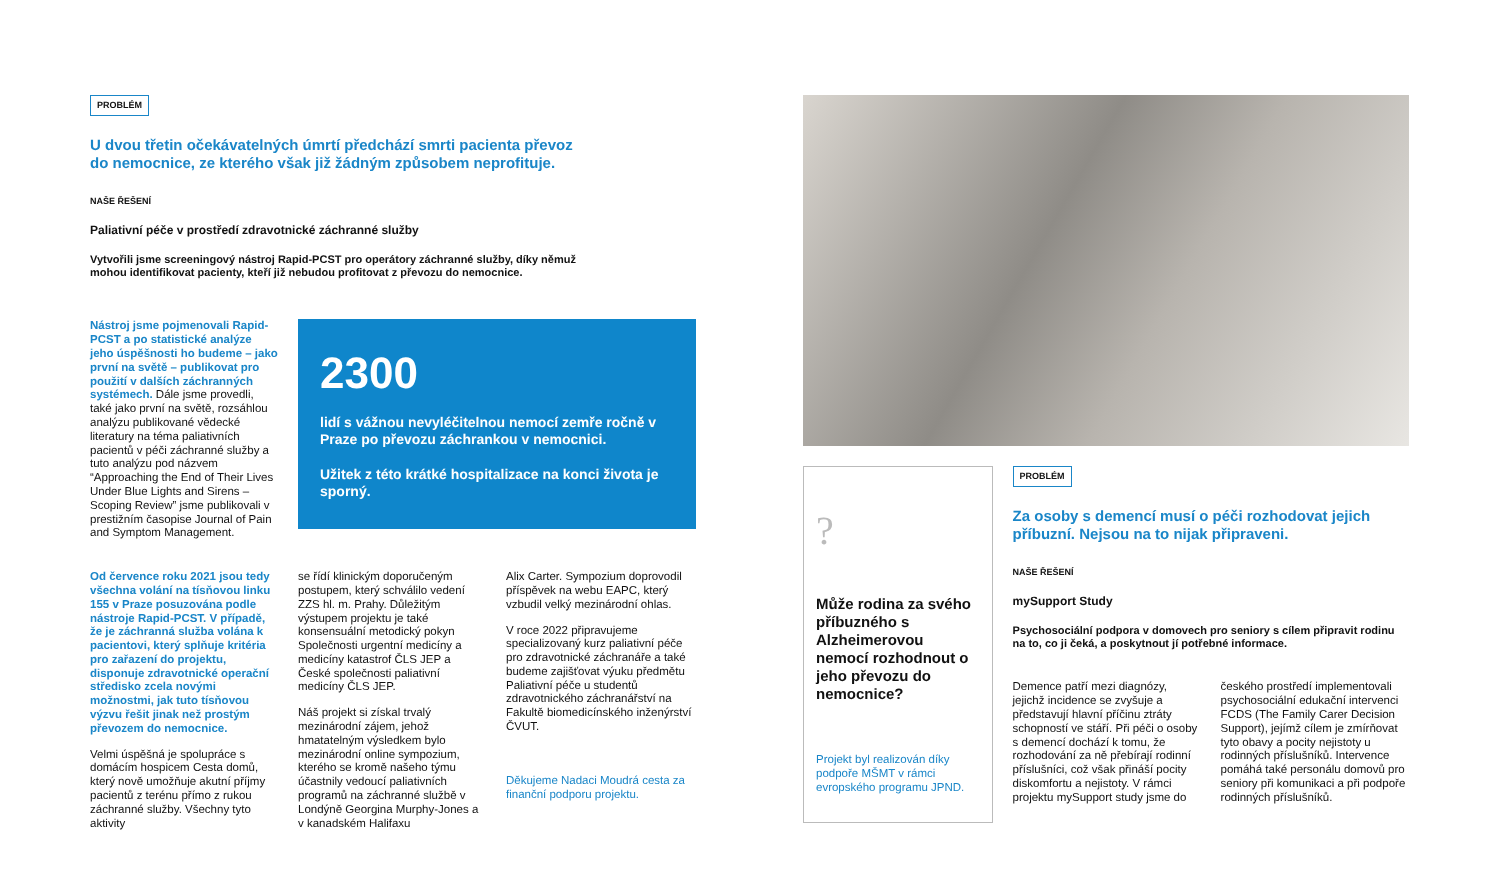PROBLÉM
U dvou třetin očekávatelných úmrtí předchází smrti pacienta převoz
do nemocnice, ze kterého však již žádným způsobem neprofituje.
NAŠE ŘEŠENÍ
Paliativní péče v prostředí zdravotnické záchranné služby
Vytvořili jsme screeningový nástroj Rapid-PCST pro operátory záchranné služby, díky němuž
mohou identifikovat pacienty, kteří již nebudou profitovat z převozu do nemocnice.
Nástroj jsme pojmenovali Rapid-PCST a po statistické analýze jeho úspěšnosti ho budeme – jako první na světě – publikovat pro použití v dalších záchranných systémech. Dále jsme provedli, také jako první na světě, rozsáhlou analýzu publikované vědecké literatury na téma paliativních pacientů v péči záchranné služby a tuto analýzu pod názvem “Approaching the End of Their Lives Under Blue Lights and Sirens – Scoping Review” jsme publikovali v prestižním časopise Journal of Pain and Symptom Management.
2300
lidí s vážnou nevyléčitelnou nemocí zemře ročně v Praze po převozu záchrankou v nemocnici.
Užitek z této krátké hospitalizace na konci života je sporný.
Od července roku 2021 jsou tedy všechna volání na tísňovou linku 155 v Praze posuzována podle nástroje Rapid-PCST. V případě, že je záchranná služba volána k pacientovi, který splňuje kritéria pro zařazení do projektu, disponuje zdravotnické operační středisko zcela novými možnostmi, jak tuto tísňovou výzvu řešit jinak než prostým převozem do nemocnice.
Velmi úspěšná je spolupráce s domácím hospicem Cesta domů, který nově umožňuje akutní příjmy pacientů z terénu přímo z rukou záchranné služby. Všechny tyto aktivity
se řídí klinickým doporučeným postupem, který schválilo vedení ZZS hl. m. Prahy. Důležitým výstupem projektu je také konsensuální metodický pokyn Společnosti urgentní medicíny a medicíny katastrof ČLS JEP a České společnosti paliativní medicíny ČLS JEP.
Náš projekt si získal trvalý mezinárodní zájem, jehož hmatatelným výsledkem bylo mezinárodní online sympozium, kterého se kromě našeho týmu účastnily vedoucí paliativních programů na záchranné službě v Londýně Georgina Murphy-Jones a v kanadském Halifaxu
Alix Carter. Sympozium doprovodil příspěvek na webu EAPC, který vzbudil velký mezinárodní ohlas.
V roce 2022 připravujeme specializovaný kurz paliativní péče pro zdravotnické záchranáře a také budeme zajišťovat výuku předmětu Paliativní péče u studentů zdravotnického záchranářství na Fakultě biomedicínského inženýrství ČVUT.
Děkujeme Nadaci Moudrá cesta za finanční podporu projektu.
?
Může rodina za svého příbuzného s Alzheimerovou nemocí rozhodnout o jeho převozu do nemocnice?
Projekt byl realizován díky podpoře MŠMT v rámci evropského programu JPND.
PROBLÉM
Za osoby s demencí musí o péči rozhodovat jejich
příbuzní. Nejsou na to nijak připraveni.
NAŠE ŘEŠENÍ
mySupport Study
Psychosociální podpora v domovech pro seniory s cílem připravit rodinu na to, co ji čeká, a poskytnout jí potřebné informace.
Demence patří mezi diagnózy, jejichž incidence se zvyšuje a představují hlavní příčinu ztráty schopností ve stáří. Při péči o osoby s demencí dochází k tomu, že rozhodování za ně přebírají rodinní příslušníci, což však přináší pocity diskomfortu a nejistoty. V rámci projektu mySupport study jsme do
českého prostředí implementovali psychosociální edukační intervenci FCDS (The Family Carer Decision Support), jejímž cílem je zmírňovat tyto obavy a pocity nejistoty u rodinných příslušníků. Intervence pomáhá také personálu domovů pro seniory při komunikaci a při podpoře rodinných příslušníků.